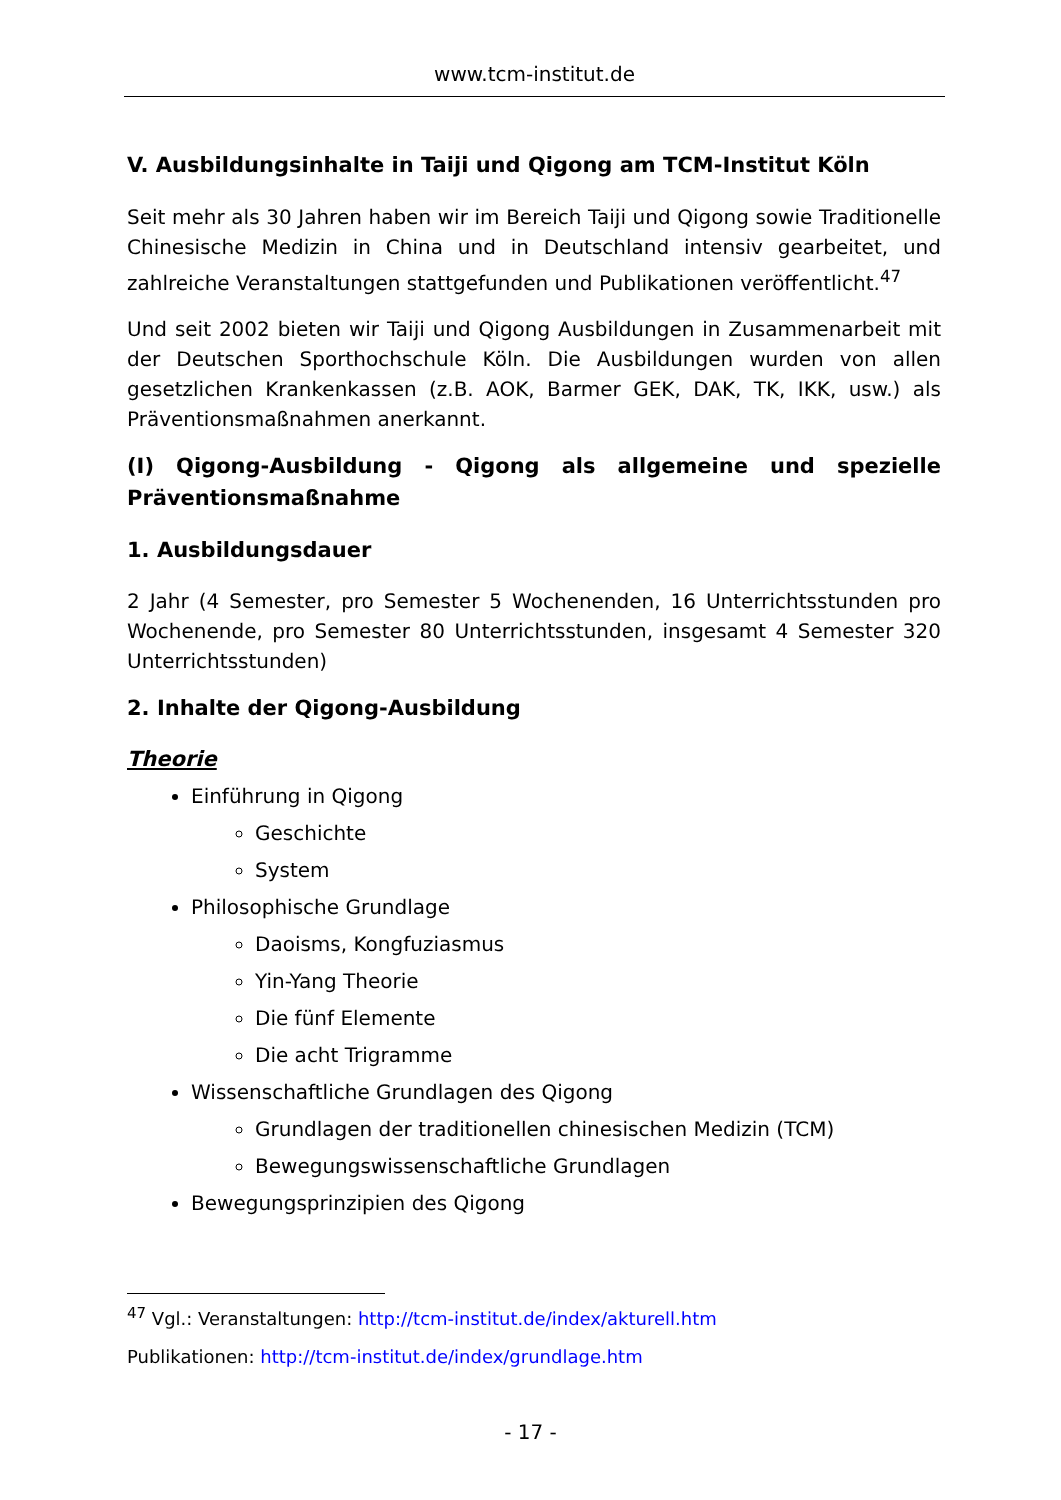www.tcm-institut.de
V. Ausbildungsinhalte in Taiji und Qigong am TCM-Institut Köln
Seit mehr als 30 Jahren haben wir im Bereich Taiji und Qigong sowie Traditionelle Chinesische Medizin in China und in Deutschland intensiv gearbeitet, und zahlreiche Veranstaltungen stattgefunden und Publikationen veröffentlicht.<sup>47</sup>
Und seit 2002 bieten wir Taiji und Qigong Ausbildungen in Zusammenarbeit mit der Deutschen Sporthochschule Köln. Die Ausbildungen wurden von allen gesetzlichen Krankenkassen (z.B. AOK, Barmer GEK, DAK, TK, IKK, usw.) als Präventionsmaßnahmen anerkannt.
(I) Qigong-Ausbildung - Qigong als allgemeine und spezielle Präventionsmaßnahme
1. Ausbildungsdauer
2 Jahr (4 Semester, pro Semester 5 Wochenenden, 16 Unterrichtsstunden pro Wochenende, pro Semester 80 Unterrichtsstunden, insgesamt 4 Semester 320 Unterrichtsstunden)
2. Inhalte der Qigong-Ausbildung
Theorie
Einführung in Qigong
Geschichte
System
Philosophische Grundlage
Daoisms, Kongfuziasmus
Yin-Yang Theorie
Die fünf Elemente
Die acht Trigramme
Wissenschaftliche Grundlagen des Qigong
Grundlagen der traditionellen chinesischen Medizin (TCM)
Bewegungswissenschaftliche Grundlagen
Bewegungsprinzipien des Qigong
<sup>47</sup> Vgl.: Veranstaltungen: http://tcm-institut.de/index/akturell.htm
Publikationen: http://tcm-institut.de/index/grundlage.htm
- 17 -